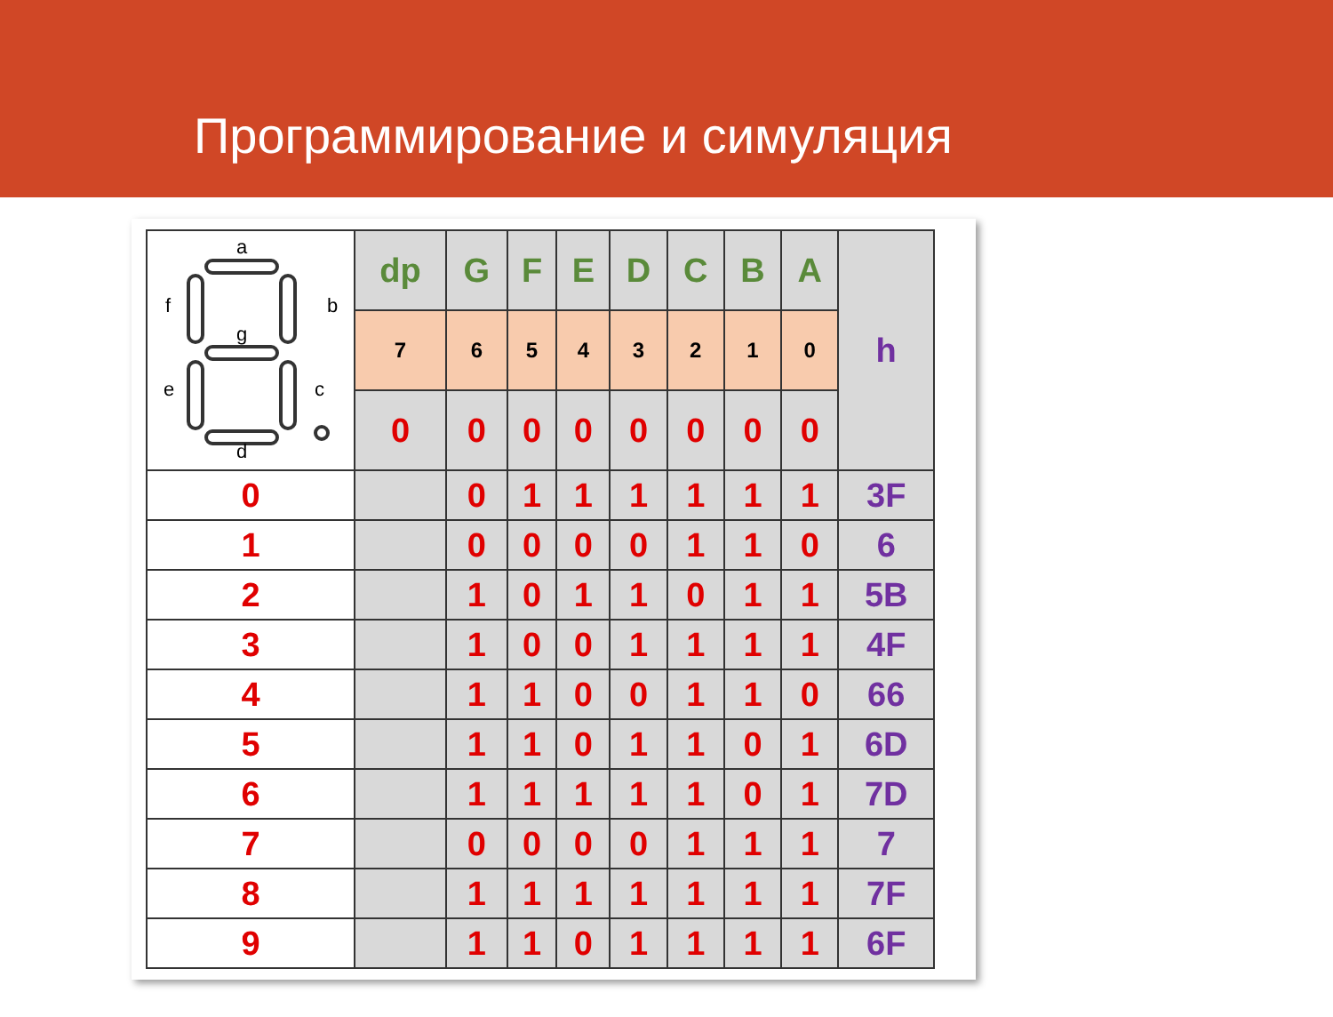Программирование и симуляция
| a b c d e f g | dp | G | F | E | D | C | B | A | h |
| | 7 | 6 | 5 | 4 | 3 | 2 | 1 | 0 | |
| | 0 | 0 | 0 | 0 | 0 | 0 | 0 | 0 | |
| 0 | | 0 | 1 | 1 | 1 | 1 | 1 | 1 | 3F |
| 1 | | 0 | 0 | 0 | 0 | 1 | 1 | 0 | 6 |
| 2 | | 1 | 0 | 1 | 1 | 0 | 1 | 1 | 5B |
| 3 | | 1 | 0 | 0 | 1 | 1 | 1 | 1 | 4F |
| 4 | | 1 | 1 | 0 | 0 | 1 | 1 | 0 | 66 |
| 5 | | 1 | 1 | 0 | 1 | 1 | 0 | 1 | 6D |
| 6 | | 1 | 1 | 1 | 1 | 1 | 0 | 1 | 7D |
| 7 | | 0 | 0 | 0 | 0 | 1 | 1 | 1 | 7 |
| 8 | | 1 | 1 | 1 | 1 | 1 | 1 | 1 | 7F |
| 9 | | 1 | 1 | 0 | 1 | 1 | 1 | 1 | 6F |